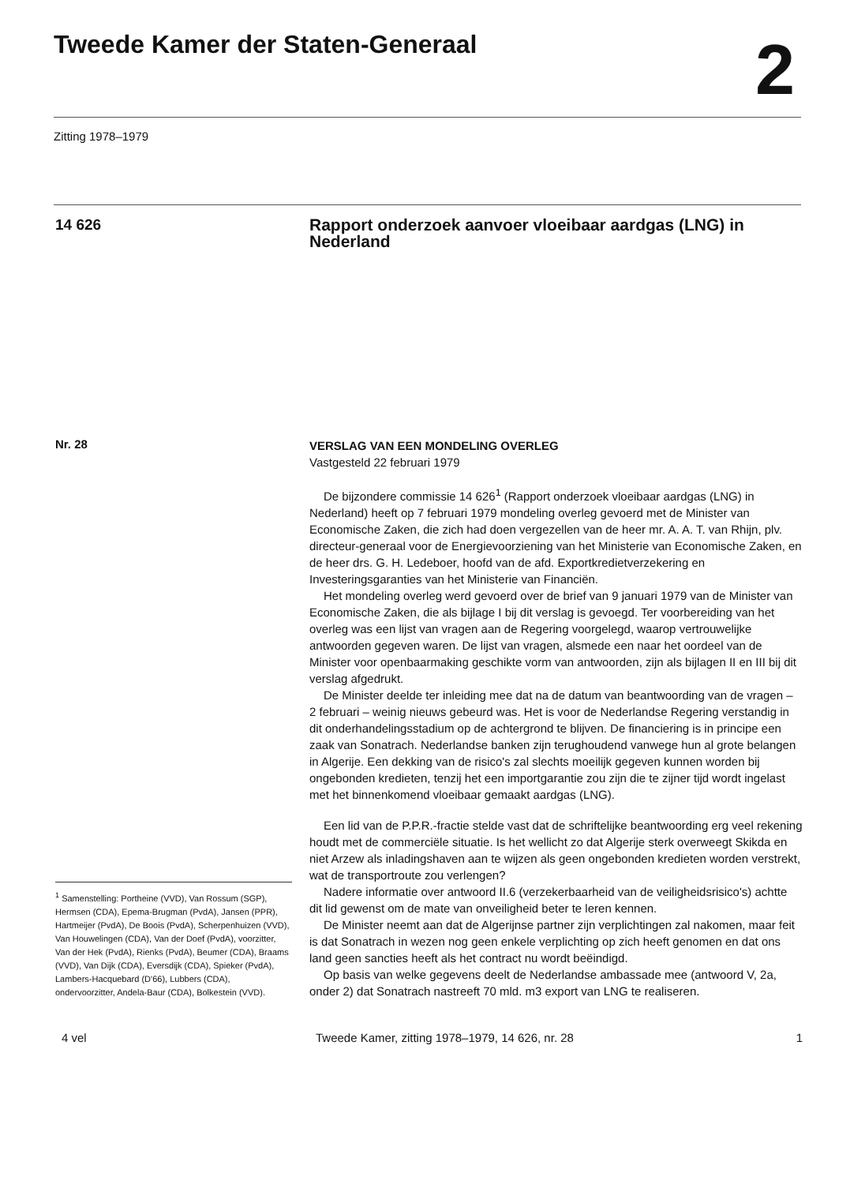Tweede Kamer der Staten-Generaal
2
Zitting 1978–1979
14 626
Rapport onderzoek aanvoer vloeibaar aardgas (LNG) in Nederland
Nr. 28
<sup>1</sup> Samenstelling: Portheine (VVD), Van Rossum (SGP), Hermsen (CDA), Epema-Brugman (PvdA), Jansen (PPR), Hartmeijer (PvdA), De Boois (PvdA), Scherpenhuizen (VVD), Van Houwelingen (CDA), Van der Doef (PvdA), voorzitter, Van der Hek (PvdA), Rienks (PvdA), Beumer (CDA), Braams (VVD), Van Dijk (CDA), Eversdijk (CDA), Spieker (PvdA), Lambers-Hacquebard (D'66), Lubbers (CDA), ondervoorzitter, Andela-Baur (CDA), Bolkestein (VVD).
VERSLAG VAN EEN MONDELING OVERLEG
Vastgesteld 22 februari 1979
De bijzondere commissie 14 626<sup>1</sup> (Rapport onderzoek vloeibaar aardgas (LNG) in Nederland) heeft op 7 februari 1979 mondeling overleg gevoerd met de Minister van Economische Zaken, die zich had doen vergezellen van de heer mr. A. A. T. van Rhijn, plv. directeur-generaal voor de Energievoorziening van het Ministerie van Economische Zaken, en de heer drs. G. H. Ledeboer, hoofd van de afd. Exportkredietverzekering en Investeringsgaranties van het Ministerie van Financiën.
Het mondeling overleg werd gevoerd over de brief van 9 januari 1979 van de Minister van Economische Zaken, die als bijlage I bij dit verslag is gevoegd. Ter voorbereiding van het overleg was een lijst van vragen aan de Regering voorgelegd, waarop vertrouwelijke antwoorden gegeven waren. De lijst van vragen, alsmede een naar het oordeel van de Minister voor openbaarmaking geschikte vorm van antwoorden, zijn als bijlagen II en III bij dit verslag afgedrukt.
De Minister deelde ter inleiding mee dat na de datum van beantwoording van de vragen – 2 februari – weinig nieuws gebeurd was. Het is voor de Nederlandse Regering verstandig in dit onderhandelingsstadium op de achtergrond te blijven. De financiering is in principe een zaak van Sonatrach. Nederlandse banken zijn terughoudend vanwege hun al grote belangen in Algerije. Een dekking van de risico's zal slechts moeilijk gegeven kunnen worden bij ongebonden kredieten, tenzij het een importgarantie zou zijn die te zijner tijd wordt ingelast met het binnenkomend vloeibaar gemaakt aardgas (LNG).
Een lid van de P.P.R.-fractie stelde vast dat de schriftelijke beantwoording erg veel rekening houdt met de commerciële situatie. Is het wellicht zo dat Algerije sterk overweegt Skikda en niet Arzew als inladingshaven aan te wijzen als geen ongebonden kredieten worden verstrekt, wat de transportroute zou verlengen?
Nadere informatie over antwoord II.6 (verzekerbaarheid van de veiligheidsrisico's) achtte dit lid gewenst om de mate van onveiligheid beter te leren kennen.
De Minister neemt aan dat de Algerijnse partner zijn verplichtingen zal nakomen, maar feit is dat Sonatrach in wezen nog geen enkele verplichting op zich heeft genomen en dat ons land geen sancties heeft als het contract nu wordt beëindigd.
Op basis van welke gegevens deelt de Nederlandse ambassade mee (antwoord V, 2a, onder 2) dat Sonatrach nastreeft 70 mld. m3 export van LNG te realiseren.
4 vel Tweede Kamer, zitting 1978–1979, 14 626, nr. 28
1